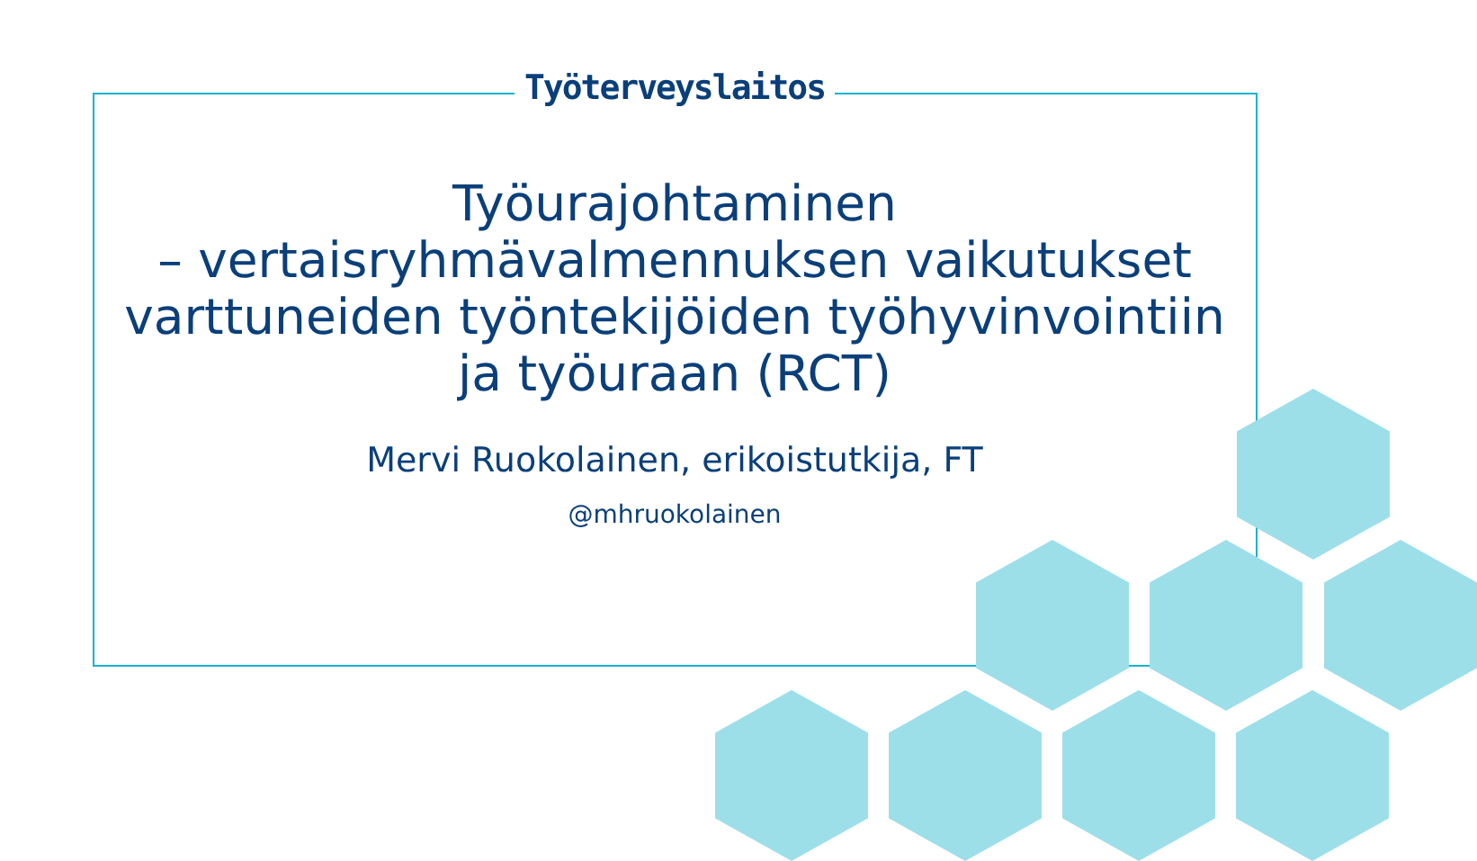Työterveyslaitos
Työurajohtaminen
– vertaisryhmävalmennuksen vaikutukset varttuneiden työntekijöiden työhyvinvointiin ja työuraan (RCT)
Mervi Ruokolainen, erikoistutkija, FT
@mhruokolainen